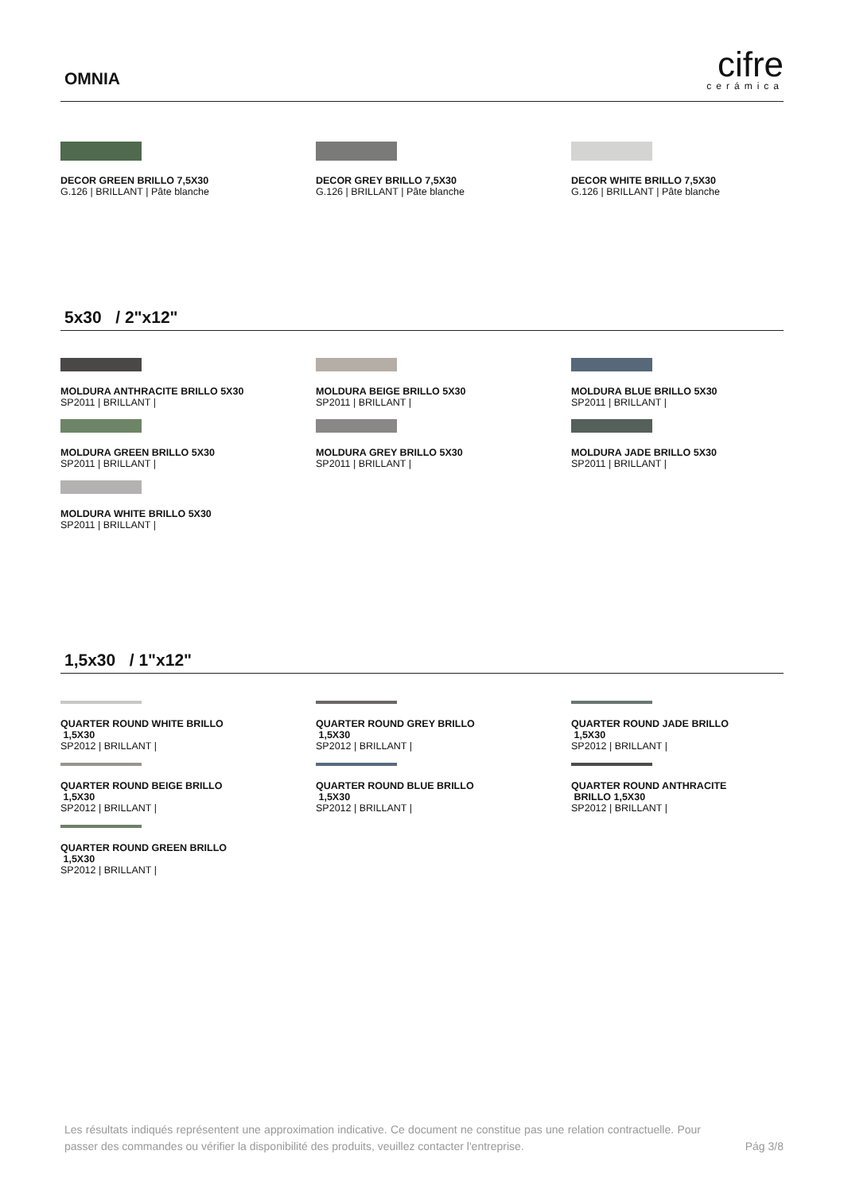OMNIA
cifre
cerámica
DECOR GREEN BRILLO 7,5X30
G.126 | BRILLANT | Pâte blanche
DECOR GREY BRILLO 7,5X30
G.126 | BRILLANT | Pâte blanche
DECOR WHITE BRILLO 7,5X30
G.126 | BRILLANT | Pâte blanche
5x30 / 2"x12"
MOLDURA ANTHRACITE BRILLO 5X30
SP2011 | BRILLANT |
MOLDURA BEIGE BRILLO 5X30
SP2011 | BRILLANT |
MOLDURA BLUE BRILLO 5X30
SP2011 | BRILLANT |
MOLDURA GREEN BRILLO 5X30
SP2011 | BRILLANT |
MOLDURA GREY BRILLO 5X30
SP2011 | BRILLANT |
MOLDURA JADE BRILLO 5X30
SP2011 | BRILLANT |
MOLDURA WHITE BRILLO 5X30
SP2011 | BRILLANT |
1,5x30 / 1"x12"
QUARTER ROUND WHITE BRILLO
1,5X30
SP2012 | BRILLANT |
QUARTER ROUND GREY BRILLO
1,5X30
SP2012 | BRILLANT |
QUARTER ROUND JADE BRILLO
1,5X30
SP2012 | BRILLANT |
QUARTER ROUND BEIGE BRILLO
1,5X30
SP2012 | BRILLANT |
QUARTER ROUND BLUE BRILLO
1,5X30
SP2012 | BRILLANT |
QUARTER ROUND ANTHRACITE
BRILLO 1,5X30
SP2012 | BRILLANT |
QUARTER ROUND GREEN BRILLO
1,5X30
SP2012 | BRILLANT |
Les résultats indiqués représentent une approximation indicative. Ce document ne constitue pas une relation contractuelle. Pour passer des commandes ou vérifier la disponibilité des produits, veuillez contacter l'entreprise.
Pág 3/8